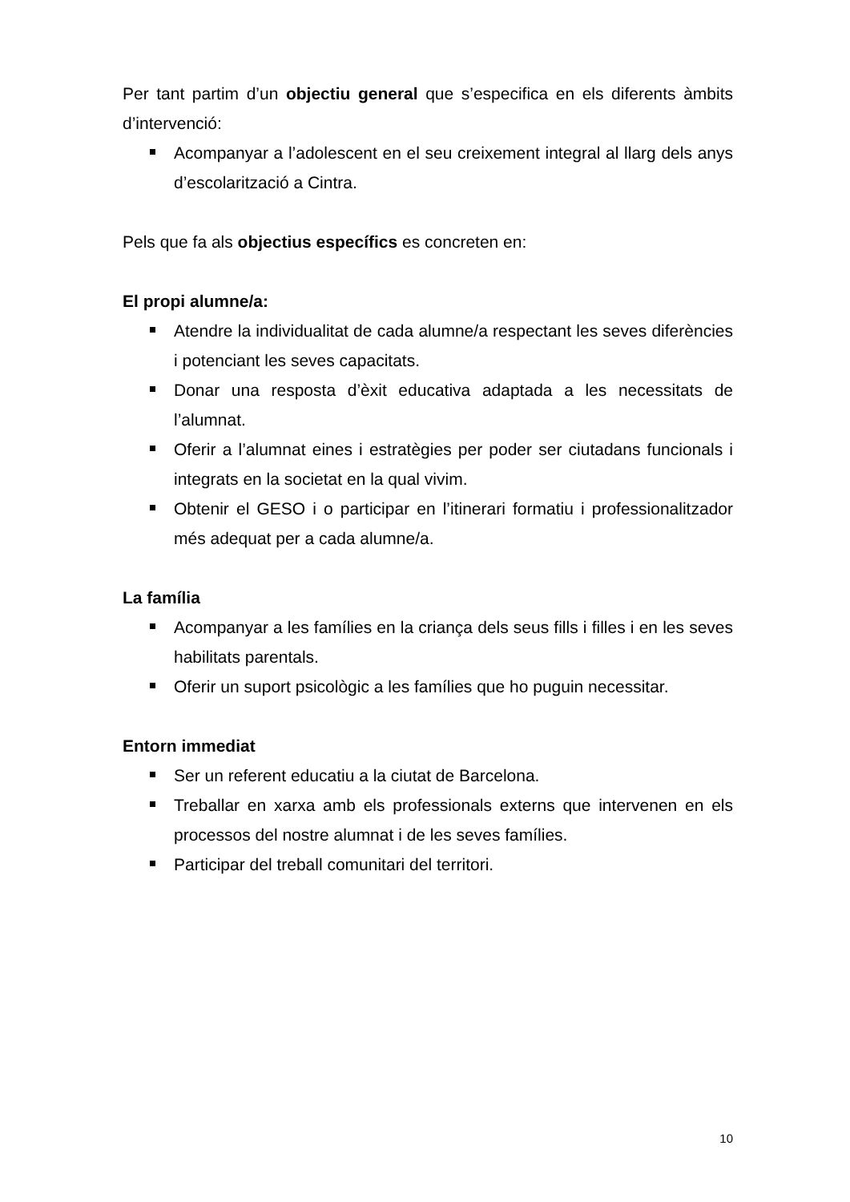Per tant partim d’un objectiu general que s’especifica en els diferents àmbits d’intervenció:
Acompanyar a l’adolescent en el seu creixement integral al llarg dels anys d’escolarització a Cintra.
Pels que fa als objectius específics es concreten en:
El propi alumne/a:
Atendre la individualitat de cada alumne/a respectant les seves diferències i potenciant les seves capacitats.
Donar una resposta d’èxit educativa adaptada a les necessitats de l’alumnat.
Oferir a l’alumnat eines i estratègies per poder ser ciutadans funcionals i integrats en la societat en la qual vivim.
Obtenir el GESO i o participar en l’itinerari formatiu i professionalitzador més adequat per a cada alumne/a.
La família
Acompanyar a les famílies en la criança dels seus fills i filles i en les seves habilitats parentals.
Oferir un suport psicològic a les famílies que ho puguin necessitar.
Entorn immediat
Ser un referent educatiu a la ciutat de Barcelona.
Treballar en xarxa amb els professionals externs que intervenen en els processos del nostre alumnat i de les seves famílies.
Participar del treball comunitari del territori.
10